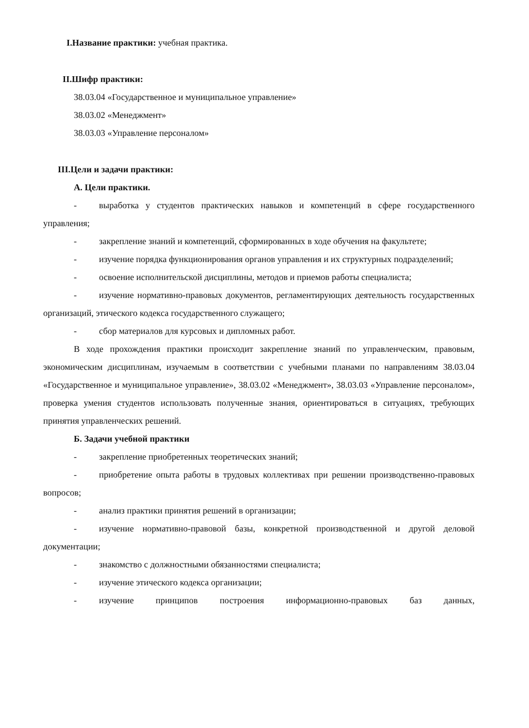I.Название практики: учебная практика.
II.Шифр практики:
38.03.04 «Государственное и муниципальное управление»
38.03.02 «Менеджмент»
38.03.03 «Управление персоналом»
III.Цели и задачи практики:
А. Цели практики.
- выработка у студентов практических навыков и компетенций в сфере государственного управления;
- закрепление знаний и компетенций, сформированных в ходе обучения на факультете;
- изучение порядка функционирования органов управления и их структурных подразделений;
- освоение исполнительской дисциплины, методов и приемов работы специалиста;
- изучение нормативно-правовых документов, регламентирующих деятельность государственных организаций, этического кодекса государственного служащего;
- сбор материалов для курсовых и дипломных работ.
В ходе прохождения практики происходит закрепление знаний по управленческим, правовым, экономическим дисциплинам, изучаемым в соответствии с учебными планами по направлениям 38.03.04 «Государственное и муниципальное управление», 38.03.02 «Менеджмент», 38.03.03 «Управление персоналом», проверка умения студентов использовать полученные знания, ориентироваться в ситуациях, требующих принятия управленческих решений.
Б. Задачи учебной практики
- закрепление приобретенных теоретических знаний;
- приобретение опыта работы в трудовых коллективах при решении производственно-правовых вопросов;
- анализ практики принятия решений в организации;
- изучение нормативно-правовой базы, конкретной производственной и другой деловой документации;
- знакомство с должностными обязанностями специалиста;
- изучение этического кодекса организации;
- изучение принципов построения информационно-правовых баз данных,